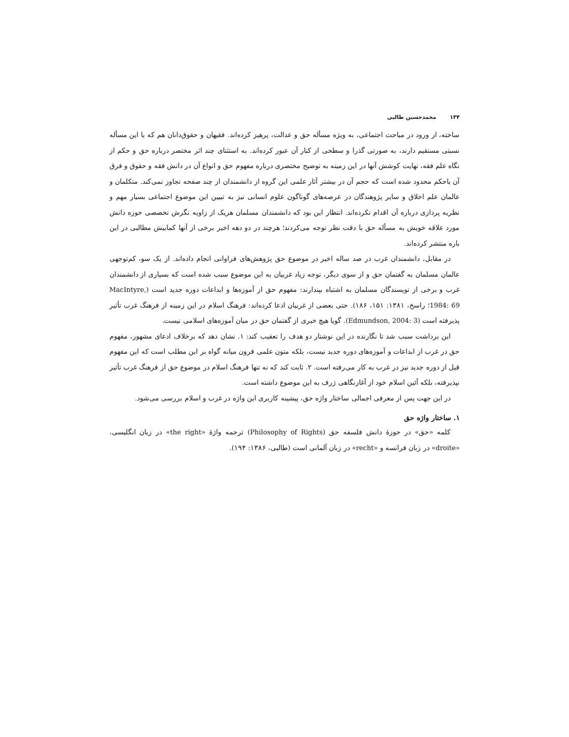۱۳۴ محمدحسین طالبی
ساخته، از ورود در مباحث اجتماعی، به ویژه مسأله حق و عدالت، پرهیز کرده‌اند. فقیهان و حقوق‌دانان هم که با این مسأله نسبتی مستقیم دارند، به صورتی گذرا و سطحی از کنار آن عبور کرده‌اند. به استثنای چند اثر مختصر درباره حق و حکم از نگاه علم فقه، نهایت کوشش آنها در این زمینه به توضیح مختصری درباره مفهوم حق و انواع آن در دانش فقه و حقوق و فرق آن باحکم محدود شده است که حجم آن در بیشتر آثار علمی این گروه از دانشمندان از چند صفحه تجاوز نمی‌کند. متکلمان و عالمان علم اخلاق و سایر پژوهندگان در عرصه‌های گوناگون علوم انسانی نیز به تبیین این موضوع اجتماعی بسیار مهم و نظریه پردازی درباره آن اقدام نکرده‌اند. انتظار این بود که دانشمندان مسلمان هریک از زاویه نگرش تخصصی حوزه دانش مورد علاقه خویش به مسأله حق با دقت نظر توجه می‌کردند؛ هرچند در دو دهه اخیر برخی از آنها کمابیش مطالبی در این باره منتشر کرده‌اند.
در مقابل، دانشمندان غرب در صد ساله اخیر در موضوع حق پژوهش‌های فراوانی انجام داده‌اند. از یک سو، کم‌توجهی عالمان مسلمان به گفتمان حق و از سوی دیگر، توجه زیاد غربیان به این موضوع سبب شده است که بسیاری از دانشمندان غرب و برخی از نویسندگان مسلمان به اشتباه بپندارند: مفهوم حق از آموزه‌ها و ابداعات دوره جدید است (MacIntyre, 1984: 69؛ راسخ، ۱۳۸۱: ۱۵۱، ۱۸۶). حتی بعضی از غربیان ادعا کرده‌اند: فرهنگ اسلام در این زمینه از فرهنگ غرب تأثیر پذیرفته است (Edmundson, 2004: 3). گویا هیچ خبری از گفتمان حق در میان آموزه‌های اسلامی نیست.
این برداشت سبب شد تا نگارنده در این نوشتار دو هدف را تعقیب کند: ۱. نشان دهد که برخلاف ادعای مشهور، مفهوم حق در غرب از ابداعات و آموزه‌های دوره جدید نیست، بلکه متون علمی قرون میانه گواه بر این مطلب است که این مفهوم قبل از دوره جدید نیز در غرب به کار می‌رفته است. ۲. ثابت کند که نه تنها فرهنگ اسلام در موضوع حق از فرهنگ غرب تأثیر نپذیرفته، بلکه آئین اسلام خود از آغازنگاهی ژرف به این موضوع داشته است.
در این جهت پس از معرفی اجمالی ساختار واژه حق، پیشینه کاربری این واژه در غرب و اسلام بررسی می‌شود.
۱. ساختار واژه حق
کلمه «حق» در حوزهٔ دانش فلسفه حق (Philosophy of Rights) ترجمه واژهٔ «the right» در زبان انگلیسی، «droite» در زبان فرانسه و «recht» در زبان آلمانی است (طالبی، ۱۳۸۶: ۱۹۴).